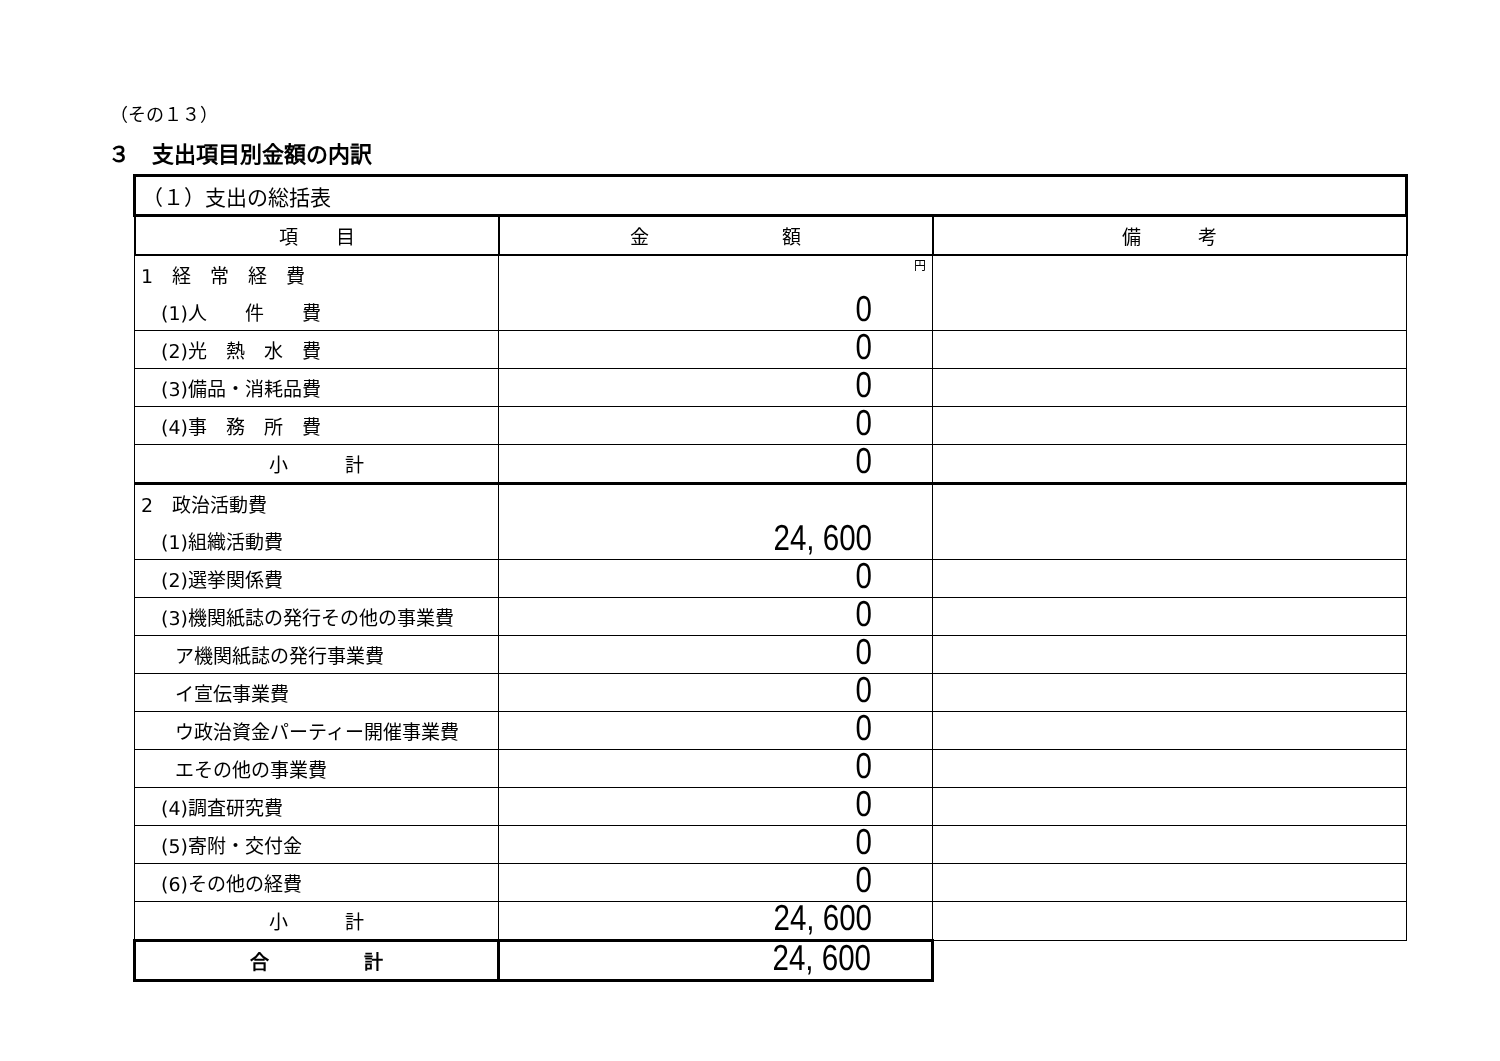（その１３）
３　支出項目別金額の内訳
| （１）支出の総括表 | | |
| --- | --- | --- |
| 項 目 | 金 額 | 備 考 |
| 1 経 常 経 費 | 円 | |
| (1)人 件 費 | 0 | |
| (2)光 熱 水 費 | 0 | |
| (3)備品・消耗品費 | 0 | |
| (4)事 務 所 費 | 0 | |
| 小 計 | 0 | |
| 2 政治活動費 | | |
| (1)組織活動費 | 24, 600 | |
| (2)選挙関係費 | 0 | |
| (3)機関紙誌の発行その他の事業費 | 0 | |
| ア機関紙誌の発行事業費 | 0 | |
| イ宣伝事業費 | 0 | |
| ウ政治資金パーティー開催事業費 | 0 | |
| エその他の事業費 | 0 | |
| (4)調査研究費 | 0 | |
| (5)寄附・交付金 | 0 | |
| (6)その他の経費 | 0 | |
| 小 計 | 24, 600 | |
| 合 計 | 24, 600 | |